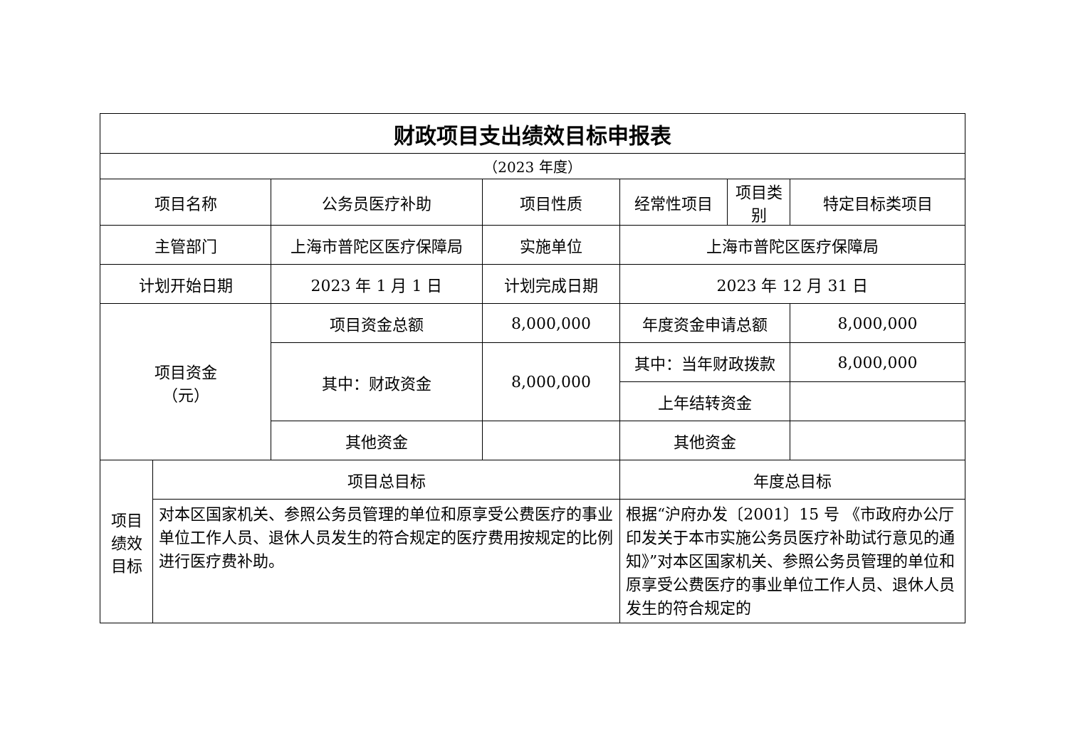| 财政项目支出绩效目标申报表 | | | | | | |
| （2023 年度） | | | | | | |
| 项目名称 | | 公务员医疗补助 | 项目性质 | 经常性项目 | 项目类别 | 特定目标类项目 |
| 主管部门 | | 上海市普陀区医疗保障局 | 实施单位 | 上海市普陀区医疗保障局 | | |
| 计划开始日期 | | 2023 年 1 月 1 日 | 计划完成日期 | 2023 年 12 月 31 日 | | |
| 项目资金 （元） | | 项目资金总额 | 8,000,000 | 年度资金申请总额 | | 8,000,000 |
| | | 其中：财政资金 | 8,000,000 | 其中：当年财政拨款 | | 8,000,000 |
| | | | | 上年结转资金 | | |
| | | 其他资金 | | 其他资金 | | |
| 项目 绩效 目标 | 项目总目标 | | | 年度总目标 | | |
| | 对本区国家机关、参照公务员管理的单位和原享受公费医疗的事业单位工作人员、退休人员发生的符合规定的医疗费用按规定的比例进行医疗费补助。 | | | 根据“沪府办发〔2001〕15 号 《市政府办公厅印发关于本市实施公务员医疗补助试行意见的通知》”对本区国家机关、参照公务员管理的单位和原享受公费医疗的事业单位工作人员、退休人员发生的符合规定的 | | |